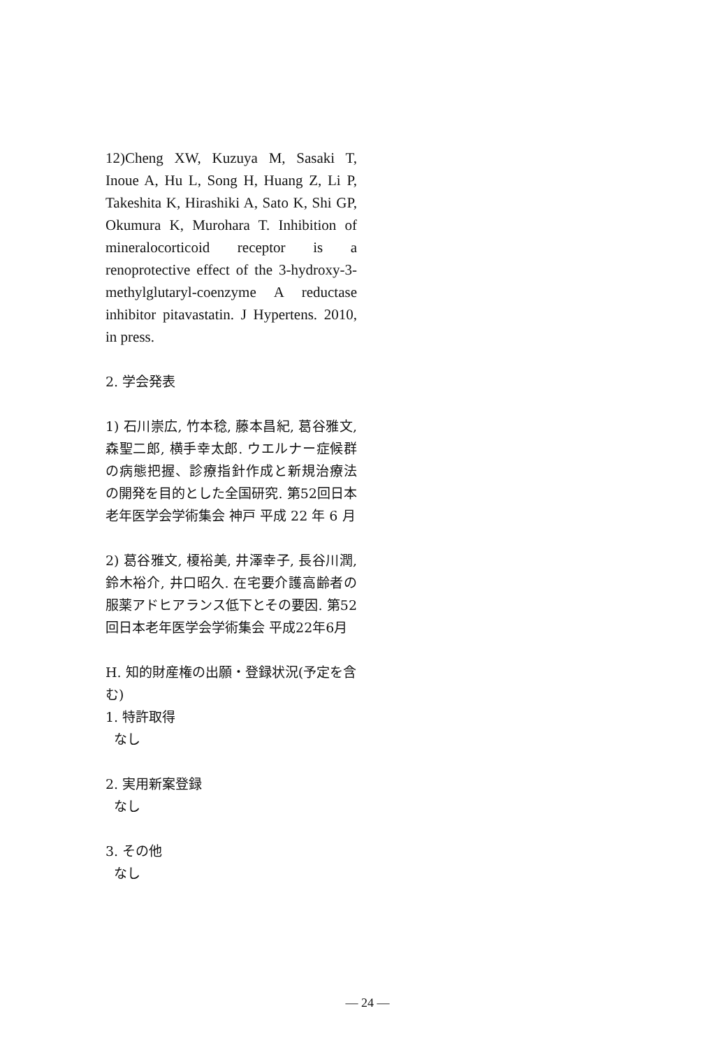12)Cheng XW, Kuzuya M, Sasaki T, Inoue A, Hu L, Song H, Huang Z, Li P, Takeshita K, Hirashiki A, Sato K, Shi GP, Okumura K, Murohara T. Inhibition of mineralocorticoid receptor is a renoprotective effect of the 3-hydroxy-3-methylglutaryl-coenzyme A reductase inhibitor pitavastatin. J Hypertens. 2010, in press.
2. 学会発表
1) 石川崇広, 竹本稔, 藤本昌紀, 葛谷雅文, 森聖二郎, 横手幸太郎. ウエルナー症候群の病態把握、診療指針作成と新規治療法の開発を目的とした全国研究. 第52回日本老年医学会学術集会 神戸 平成 22 年 6 月
2) 葛谷雅文, 榎裕美, 井澤幸子, 長谷川潤, 鈴木裕介, 井口昭久. 在宅要介護高齢者の服薬アドヒアランス低下とその要因. 第52回日本老年医学会学術集会 平成22年6月
H. 知的財産権の出願・登録状況(予定を含む)
1. 特許取得
なし
2. 実用新案登録
なし
3. その他
なし
— 24 —